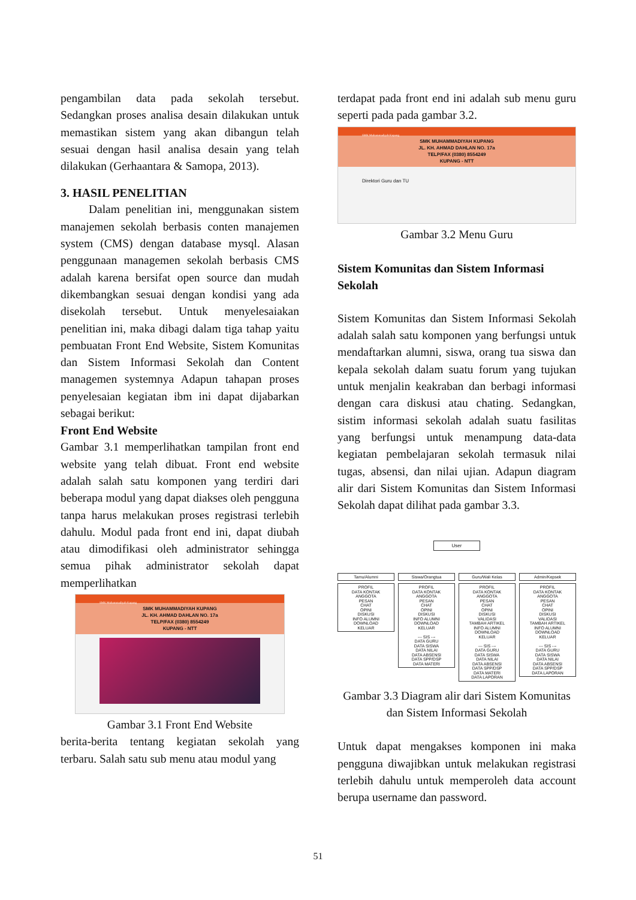pengambilan data pada sekolah tersebut. Sedangkan proses analisa desain dilakukan untuk memastikan sistem yang akan dibangun telah sesuai dengan hasil analisa desain yang telah dilakukan (Gerhaantara & Samopa, 2013).
3. HASIL PENELITIAN
Dalam penelitian ini, menggunakan sistem manajemen sekolah berbasis conten manajemen system (CMS) dengan database mysql. Alasan penggunaan managemen sekolah berbasis CMS adalah karena bersifat open source dan mudah dikembangkan sesuai dengan kondisi yang ada disekolah tersebut. Untuk menyelesaiakan penelitian ini, maka dibagi dalam tiga tahap yaitu pembuatan Front End Website, Sistem Komunitas dan Sistem Informasi Sekolah dan Content managemen systemnya Adapun tahapan proses penyelesaian kegiatan ibm ini dapat dijabarkan sebagai berikut:
Front End Website
Gambar 3.1 memperlihatkan tampilan front end website yang telah dibuat. Front end website adalah salah satu komponen yang terdiri dari beberapa modul yang dapat diakses oleh pengguna tanpa harus melakukan proses registrasi terlebih dahulu. Modul pada front end ini, dapat diubah atau dimodifikasi oleh administrator sehingga semua pihak administrator sekolah dapat memperlihatkan
SMK Muhammadiyah Kupang
SMK MUHAMMADIYAH KUPANG
JL. KH. AHMAD DAHLAN NO. 17a
TELP/FAX (0380) 8554249
KUPANG - NTT
Gambar 3.1 Front End Website
berita-berita tentang kegiatan sekolah yang terbaru. Salah satu sub menu atau modul yang
terdapat pada front end ini adalah sub menu guru seperti pada pada gambar 3.2.
SMK Muhammadiyah Kupang
SMK MUHAMMADIYAH KUPANG
JL. KH. AHMAD DAHLAN NO. 17a
TELP/FAX (0380) 8554249
KUPANG - NTT
Direktori Guru dan TU
Gambar 3.2 Menu Guru
Sistem Komunitas dan Sistem Informasi Sekolah
Sistem Komunitas dan Sistem Informasi Sekolah adalah salah satu komponen yang berfungsi untuk mendaftarkan alumni, siswa, orang tua siswa dan kepala sekolah dalam suatu forum yang tujukan untuk menjalin keakraban dan berbagi informasi dengan cara diskusi atau chating. Sedangkan, sistim informasi sekolah adalah suatu fasilitas yang berfungsi untuk menampung data-data kegiatan pembelajaran sekolah termasuk nilai tugas, absensi, dan nilai ujian. Adapun diagram alir dari Sistem Komunitas dan Sistem Informasi Sekolah dapat dilihat pada gambar 3.3.
User
Tamu/Alumni
PROFIL
DATA KONTAK
ANGGOTA
PESAN
CHAT
OPINI
DISKUSI
INFO ALUMNI
DOWNLOAD
KELUAR
Siswa/Orangtua
PROFIL
DATA KONTAK
ANGGOTA
PESAN
CHAT
OPINI
DISKUSI
INFO ALUMNI
DOWNLOAD
KELUAR
--- SIS ---
DATA GURU
DATA SISWA
DATA NILAI
DATA ABSENSI
DATA SPP/DSP
DATA MATERI
Guru/Wali Kelas
PROFIL
DATA KONTAK
ANGGOTA
PESAN
CHAT
OPINI
DISKUSI
VALIDASI
TAMBAH ARTIKEL
INFO ALUMNI
DOWNLOAD
KELUAR
--- SIS ---
DATA GURU
DATA SISWA
DATA NILAI
DATA ABSENSI
DATA SPP/DSP
DATA MATERI
DATA LAPORAN
Admin/Kepsek
PROFIL
DATA KONTAK
ANGGOTA
PESAN
CHAT
OPINI
DISKUSI
VALIDASI
TAMBAH ARTIKEL
INFO ALUMNI
DOWNLOAD
KELUAR
--- SIS ---
DATA GURU
DATA SISWA
DATA NILAI
DATA ABSENSI
DATA SPP/DSP
DATA LAPORAN
Gambar 3.3 Diagram alir dari Sistem Komunitas dan Sistem Informasi Sekolah
Untuk dapat mengakses komponen ini maka pengguna diwajibkan untuk melakukan registrasi terlebih dahulu untuk memperoleh data account berupa username dan password.
51